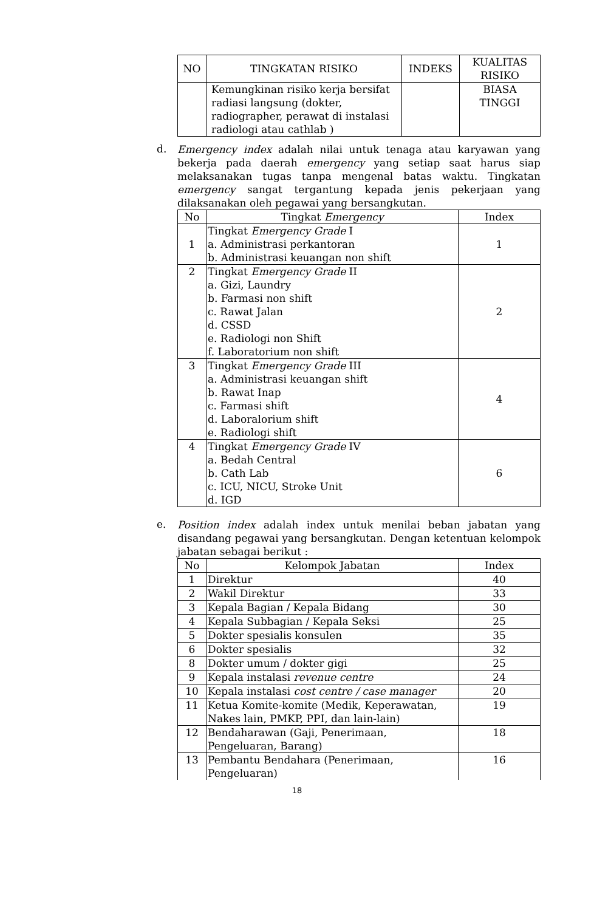| NO | TINGKATAN RISIKO | INDEKS | KUALITAS RISIKO |
| --- | --- | --- | --- |
| | Kemungkinan risiko kerja bersifat radiasi langsung (dokter, radiographer, perawat di instalasi radiologi atau cathlab ) | | BIASA TINGGI |
d.
Emergency index adalah nilai untuk tenaga atau karyawan yang bekerja pada daerah emergency yang setiap saat harus siap melaksanakan tugas tanpa mengenal batas waktu. Tingkatan emergency sangat tergantung kepada jenis pekerjaan yang dilaksanakan oleh pegawai yang bersangkutan.
| No | Tingkat Emergency | Index |
| --- | --- | --- |
| 1 | Tingkat Emergency Grade I a. Administrasi perkantoran b. Administrasi keuangan non shift | 1 |
| 2 | Tingkat Emergency Grade II a. Gizi, Laundry b. Farmasi non shift c. Rawat Jalan d. CSSD e. Radiologi non Shift f. Laboratorium non shift | 2 |
| 3 | Tingkat Emergency Grade III a. Administrasi keuangan shift b. Rawat Inap c. Farmasi shift d. Laboralorium shift e. Radiologi shift | 4 |
| 4 | Tingkat Emergency Grade IV a. Bedah Central b. Cath Lab c. ICU, NICU, Stroke Unit d. IGD | 6 |
e.
Position index adalah index untuk menilai beban jabatan yang disandang pegawai yang bersangkutan. Dengan ketentuan kelompok jabatan sebagai berikut :
| No | Kelompok Jabatan | Index |
| --- | --- | --- |
| 1 | Direktur | 40 |
| 2 | Wakil Direktur | 33 |
| 3 | Kepala Bagian / Kepala Bidang | 30 |
| 4 | Kepala Subbagian / Kepala Seksi | 25 |
| 5 | Dokter spesialis konsulen | 35 |
| 6 | Dokter spesialis | 32 |
| 8 | Dokter umum / dokter gigi | 25 |
| 9 | Kepala instalasi revenue centre | 24 |
| 10 | Kepala instalasi cost centre / case manager | 20 |
| 11 | Ketua Komite-komite (Medik, Keperawatan, Nakes lain, PMKP, PPI, dan lain-lain) | 19 |
| 12 | Bendaharawan (Gaji, Penerimaan, Pengeluaran, Barang) | 18 |
| 13 | Pembantu Bendahara (Penerimaan, Pengeluaran) | 16 |
18